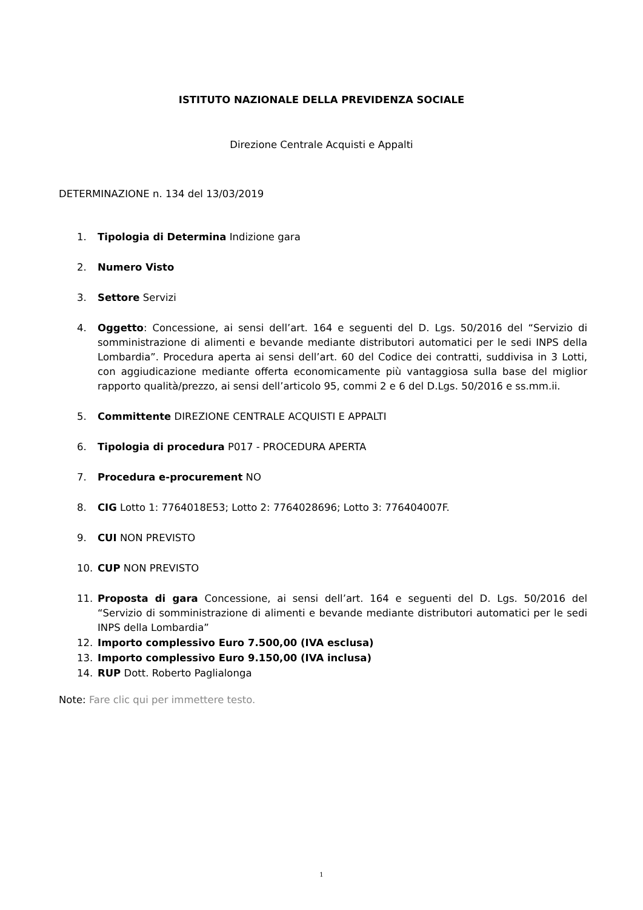ISTITUTO NAZIONALE DELLA PREVIDENZA SOCIALE
Direzione Centrale Acquisti e Appalti
DETERMINAZIONE n. 134 del 13/03/2019
1. Tipologia di Determina Indizione gara
2. Numero Visto
3. Settore Servizi
4. Oggetto: Concessione, ai sensi dell’art. 164 e seguenti del D. Lgs. 50/2016 del “Servizio di somministrazione di alimenti e bevande mediante distributori automatici per le sedi INPS della Lombardia”. Procedura aperta ai sensi dell’art. 60 del Codice dei contratti, suddivisa in 3 Lotti, con aggiudicazione mediante offerta economicamente più vantaggiosa sulla base del miglior rapporto qualità/prezzo, ai sensi dell’articolo 95, commi 2 e 6 del D.Lgs. 50/2016 e ss.mm.ii.
5. Committente DIREZIONE CENTRALE ACQUISTI E APPALTI
6. Tipologia di procedura P017 - PROCEDURA APERTA
7. Procedura e-procurement NO
8. CIG Lotto 1: 7764018E53; Lotto 2: 7764028696; Lotto 3: 776404007F.
9. CUI NON PREVISTO
10. CUP NON PREVISTO
11. Proposta di gara Concessione, ai sensi dell’art. 164 e seguenti del D. Lgs. 50/2016 del “Servizio di somministrazione di alimenti e bevande mediante distributori automatici per le sedi INPS della Lombardia”
12. Importo complessivo Euro 7.500,00 (IVA esclusa)
13. Importo complessivo Euro 9.150,00 (IVA inclusa)
14. RUP Dott. Roberto Paglialonga
Note: Fare clic qui per immettere testo.
1